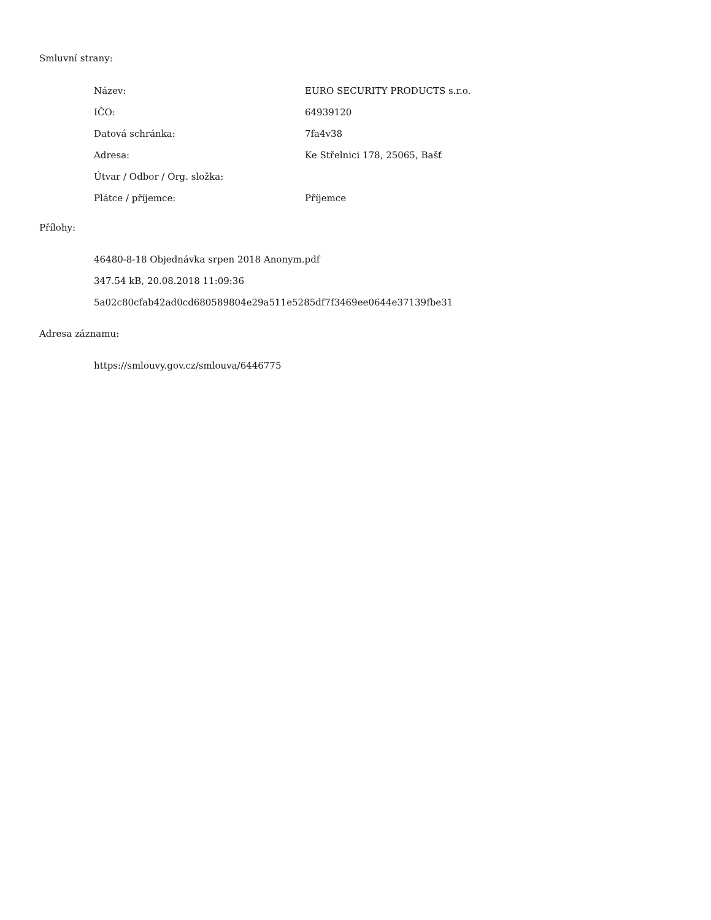Smluvní strany:
| Název: | EURO SECURITY PRODUCTS s.r.o. |
| IČO: | 64939120 |
| Datová schránka: | 7fa4v38 |
| Adresa: | Ke Střelnici 178, 25065, Bašť |
| Útvar / Odbor / Org. složka: | |
| Plátce / příjemce: | Příjemce |
Přílohy:
46480-8-18 Objednávka srpen 2018 Anonym.pdf
347.54 kB, 20.08.2018 11:09:36
5a02c80cfab42ad0cd680589804e29a511e5285df7f3469ee0644e37139fbe31
Adresa záznamu:
https://smlouvy.gov.cz/smlouva/6446775